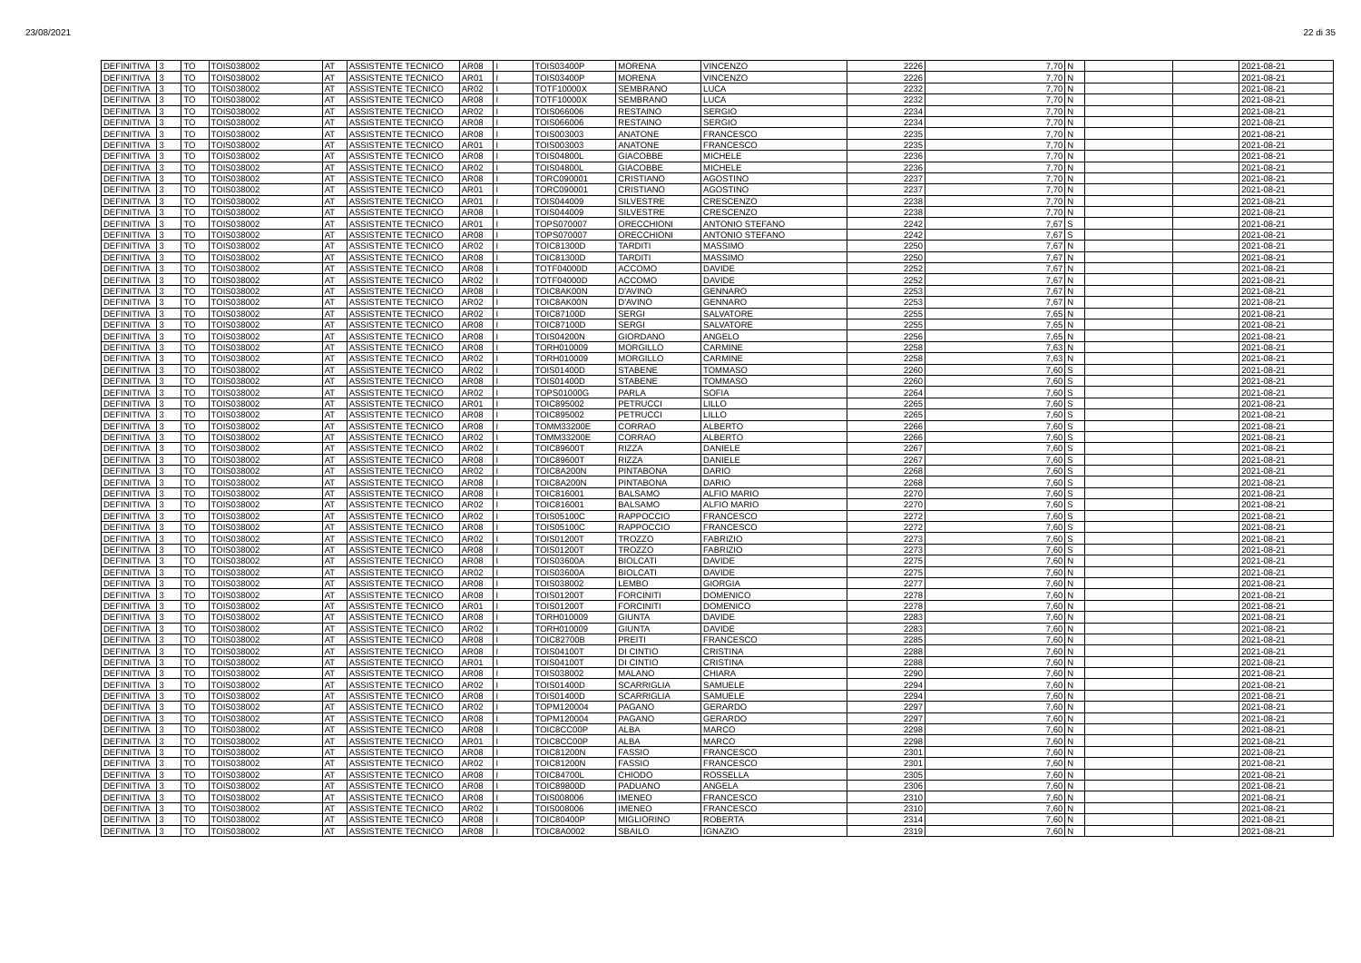23/08/2021 22 di 35
| DEFINITIVA | 3 | TO | TOIS038002 | AT | ASSISTENTE TECNICO | AR08 | I | TOIS03400P | MORENA | VINCENZO | 2226 | 7,70 | N | | | 2021-08-21 |
| DEFINITIVA | 3 | TO | TOIS038002 | AT | ASSISTENTE TECNICO | AR01 | I | TOIS03400P | MORENA | VINCENZO | 2226 | 7,70 | N | | | 2021-08-21 |
| DEFINITIVA | 3 | TO | TOIS038002 | AT | ASSISTENTE TECNICO | AR02 | I | TOTF10000X | SEMBRANO | LUCA | 2232 | 7,70 | N | | | 2021-08-21 |
| DEFINITIVA | 3 | TO | TOIS038002 | AT | ASSISTENTE TECNICO | AR08 | I | TOTF10000X | SEMBRANO | LUCA | 2232 | 7,70 | N | | | 2021-08-21 |
| DEFINITIVA | 3 | TO | TOIS038002 | AT | ASSISTENTE TECNICO | AR02 | I | TOIS066006 | RESTAINO | SERGIO | 2234 | 7,70 | N | | | 2021-08-21 |
| DEFINITIVA | 3 | TO | TOIS038002 | AT | ASSISTENTE TECNICO | AR08 | I | TOIS066006 | RESTAINO | SERGIO | 2234 | 7,70 | N | | | 2021-08-21 |
| DEFINITIVA | 3 | TO | TOIS038002 | AT | ASSISTENTE TECNICO | AR08 | I | TOIS003003 | ANATONE | FRANCESCO | 2235 | 7,70 | N | | | 2021-08-21 |
| DEFINITIVA | 3 | TO | TOIS038002 | AT | ASSISTENTE TECNICO | AR01 | I | TOIS003003 | ANATONE | FRANCESCO | 2235 | 7,70 | N | | | 2021-08-21 |
| DEFINITIVA | 3 | TO | TOIS038002 | AT | ASSISTENTE TECNICO | AR08 | I | TOIS04800L | GIACOBBE | MICHELE | 2236 | 7,70 | N | | | 2021-08-21 |
| DEFINITIVA | 3 | TO | TOIS038002 | AT | ASSISTENTE TECNICO | AR02 | I | TOIS04800L | GIACOBBE | MICHELE | 2236 | 7,70 | N | | | 2021-08-21 |
| DEFINITIVA | 3 | TO | TOIS038002 | AT | ASSISTENTE TECNICO | AR08 | I | TORC090001 | CRISTIANO | AGOSTINO | 2237 | 7,70 | N | | | 2021-08-21 |
| DEFINITIVA | 3 | TO | TOIS038002 | AT | ASSISTENTE TECNICO | AR01 | I | TORC090001 | CRISTIANO | AGOSTINO | 2237 | 7,70 | N | | | 2021-08-21 |
| DEFINITIVA | 3 | TO | TOIS038002 | AT | ASSISTENTE TECNICO | AR01 | I | TOIS044009 | SILVESTRE | CRESCENZO | 2238 | 7,70 | N | | | 2021-08-21 |
| DEFINITIVA | 3 | TO | TOIS038002 | AT | ASSISTENTE TECNICO | AR08 | I | TOIS044009 | SILVESTRE | CRESCENZO | 2238 | 7,70 | N | | | 2021-08-21 |
| DEFINITIVA | 3 | TO | TOIS038002 | AT | ASSISTENTE TECNICO | AR01 | I | TOPS070007 | ORECCHIONI | ANTONIO STEFANO | 2242 | 7,67 | S | | | 2021-08-21 |
| DEFINITIVA | 3 | TO | TOIS038002 | AT | ASSISTENTE TECNICO | AR08 | I | TOPS070007 | ORECCHIONI | ANTONIO STEFANO | 2242 | 7,67 | S | | | 2021-08-21 |
| DEFINITIVA | 3 | TO | TOIS038002 | AT | ASSISTENTE TECNICO | AR02 | I | TOIC81300D | TARDITI | MASSIMO | 2250 | 7,67 | N | | | 2021-08-21 |
| DEFINITIVA | 3 | TO | TOIS038002 | AT | ASSISTENTE TECNICO | AR08 | I | TOIC81300D | TARDITI | MASSIMO | 2250 | 7,67 | N | | | 2021-08-21 |
| DEFINITIVA | 3 | TO | TOIS038002 | AT | ASSISTENTE TECNICO | AR08 | I | TOTF04000D | ACCOMO | DAVIDE | 2252 | 7,67 | N | | | 2021-08-21 |
| DEFINITIVA | 3 | TO | TOIS038002 | AT | ASSISTENTE TECNICO | AR02 | I | TOTF04000D | ACCOMO | DAVIDE | 2252 | 7,67 | N | | | 2021-08-21 |
| DEFINITIVA | 3 | TO | TOIS038002 | AT | ASSISTENTE TECNICO | AR08 | I | TOIC8AK00N | D'AVINO | GENNARO | 2253 | 7,67 | N | | | 2021-08-21 |
| DEFINITIVA | 3 | TO | TOIS038002 | AT | ASSISTENTE TECNICO | AR02 | I | TOIC8AK00N | D'AVINO | GENNARO | 2253 | 7,67 | N | | | 2021-08-21 |
| DEFINITIVA | 3 | TO | TOIS038002 | AT | ASSISTENTE TECNICO | AR02 | I | TOIC87100D | SERGI | SALVATORE | 2255 | 7,65 | N | | | 2021-08-21 |
| DEFINITIVA | 3 | TO | TOIS038002 | AT | ASSISTENTE TECNICO | AR08 | I | TOIC87100D | SERGI | SALVATORE | 2255 | 7,65 | N | | | 2021-08-21 |
| DEFINITIVA | 3 | TO | TOIS038002 | AT | ASSISTENTE TECNICO | AR08 | I | TOIS04200N | GIORDANO | ANGELO | 2256 | 7,65 | N | | | 2021-08-21 |
| DEFINITIVA | 3 | TO | TOIS038002 | AT | ASSISTENTE TECNICO | AR08 | I | TORH010009 | MORGILLO | CARMINE | 2258 | 7,63 | N | | | 2021-08-21 |
| DEFINITIVA | 3 | TO | TOIS038002 | AT | ASSISTENTE TECNICO | AR02 | I | TORH010009 | MORGILLO | CARMINE | 2258 | 7,63 | N | | | 2021-08-21 |
| DEFINITIVA | 3 | TO | TOIS038002 | AT | ASSISTENTE TECNICO | AR02 | I | TOIS01400D | STABENE | TOMMASO | 2260 | 7,60 | S | | | 2021-08-21 |
| DEFINITIVA | 3 | TO | TOIS038002 | AT | ASSISTENTE TECNICO | AR08 | I | TOIS01400D | STABENE | TOMMASO | 2260 | 7,60 | S | | | 2021-08-21 |
| DEFINITIVA | 3 | TO | TOIS038002 | AT | ASSISTENTE TECNICO | AR02 | I | TOPS01000G | PARLA | SOFIA | 2264 | 7,60 | S | | | 2021-08-21 |
| DEFINITIVA | 3 | TO | TOIS038002 | AT | ASSISTENTE TECNICO | AR01 | I | TOIC895002 | PETRUCCI | LILLO | 2265 | 7,60 | S | | | 2021-08-21 |
| DEFINITIVA | 3 | TO | TOIS038002 | AT | ASSISTENTE TECNICO | AR08 | I | TOIC895002 | PETRUCCI | LILLO | 2265 | 7,60 | S | | | 2021-08-21 |
| DEFINITIVA | 3 | TO | TOIS038002 | AT | ASSISTENTE TECNICO | AR08 | I | TOMM33200E | CORRAO | ALBERTO | 2266 | 7,60 | S | | | 2021-08-21 |
| DEFINITIVA | 3 | TO | TOIS038002 | AT | ASSISTENTE TECNICO | AR02 | I | TOMM33200E | CORRAO | ALBERTO | 2266 | 7,60 | S | | | 2021-08-21 |
| DEFINITIVA | 3 | TO | TOIS038002 | AT | ASSISTENTE TECNICO | AR02 | I | TOIC89600T | RIZZA | DANIELE | 2267 | 7,60 | S | | | 2021-08-21 |
| DEFINITIVA | 3 | TO | TOIS038002 | AT | ASSISTENTE TECNICO | AR08 | I | TOIC89600T | RIZZA | DANIELE | 2267 | 7,60 | S | | | 2021-08-21 |
| DEFINITIVA | 3 | TO | TOIS038002 | AT | ASSISTENTE TECNICO | AR02 | I | TOIC8A200N | PINTABONA | DARIO | 2268 | 7,60 | S | | | 2021-08-21 |
| DEFINITIVA | 3 | TO | TOIS038002 | AT | ASSISTENTE TECNICO | AR08 | I | TOIC8A200N | PINTABONA | DARIO | 2268 | 7,60 | S | | | 2021-08-21 |
| DEFINITIVA | 3 | TO | TOIS038002 | AT | ASSISTENTE TECNICO | AR08 | I | TOIC816001 | BALSAMO | ALFIO MARIO | 2270 | 7,60 | S | | | 2021-08-21 |
| DEFINITIVA | 3 | TO | TOIS038002 | AT | ASSISTENTE TECNICO | AR02 | I | TOIC816001 | BALSAMO | ALFIO MARIO | 2270 | 7,60 | S | | | 2021-08-21 |
| DEFINITIVA | 3 | TO | TOIS038002 | AT | ASSISTENTE TECNICO | AR02 | I | TOIS05100C | RAPPOCCIO | FRANCESCO | 2272 | 7,60 | S | | | 2021-08-21 |
| DEFINITIVA | 3 | TO | TOIS038002 | AT | ASSISTENTE TECNICO | AR08 | I | TOIS05100C | RAPPOCCIO | FRANCESCO | 2272 | 7,60 | S | | | 2021-08-21 |
| DEFINITIVA | 3 | TO | TOIS038002 | AT | ASSISTENTE TECNICO | AR02 | I | TOIS01200T | TROZZO | FABRIZIO | 2273 | 7,60 | S | | | 2021-08-21 |
| DEFINITIVA | 3 | TO | TOIS038002 | AT | ASSISTENTE TECNICO | AR08 | I | TOIS01200T | TROZZO | FABRIZIO | 2273 | 7,60 | S | | | 2021-08-21 |
| DEFINITIVA | 3 | TO | TOIS038002 | AT | ASSISTENTE TECNICO | AR08 | I | TOIS03600A | BIOLCATI | DAVIDE | 2275 | 7,60 | N | | | 2021-08-21 |
| DEFINITIVA | 3 | TO | TOIS038002 | AT | ASSISTENTE TECNICO | AR02 | I | TOIS03600A | BIOLCATI | DAVIDE | 2275 | 7,60 | N | | | 2021-08-21 |
| DEFINITIVA | 3 | TO | TOIS038002 | AT | ASSISTENTE TECNICO | AR08 | I | TOIS038002 | LEMBO | GIORGIA | 2277 | 7,60 | N | | | 2021-08-21 |
| DEFINITIVA | 3 | TO | TOIS038002 | AT | ASSISTENTE TECNICO | AR08 | I | TOIS01200T | FORCINITI | DOMENICO | 2278 | 7,60 | N | | | 2021-08-21 |
| DEFINITIVA | 3 | TO | TOIS038002 | AT | ASSISTENTE TECNICO | AR01 | I | TOIS01200T | FORCINITI | DOMENICO | 2278 | 7,60 | N | | | 2021-08-21 |
| DEFINITIVA | 3 | TO | TOIS038002 | AT | ASSISTENTE TECNICO | AR08 | I | TORH010009 | GIUNTA | DAVIDE | 2283 | 7,60 | N | | | 2021-08-21 |
| DEFINITIVA | 3 | TO | TOIS038002 | AT | ASSISTENTE TECNICO | AR02 | I | TORH010009 | GIUNTA | DAVIDE | 2283 | 7,60 | N | | | 2021-08-21 |
| DEFINITIVA | 3 | TO | TOIS038002 | AT | ASSISTENTE TECNICO | AR08 | I | TOIC82700B | PREITI | FRANCESCO | 2285 | 7,60 | N | | | 2021-08-21 |
| DEFINITIVA | 3 | TO | TOIS038002 | AT | ASSISTENTE TECNICO | AR08 | I | TOIS04100T | DI CINTIO | CRISTINA | 2288 | 7,60 | N | | | 2021-08-21 |
| DEFINITIVA | 3 | TO | TOIS038002 | AT | ASSISTENTE TECNICO | AR01 | I | TOIS04100T | DI CINTIO | CRISTINA | 2288 | 7,60 | N | | | 2021-08-21 |
| DEFINITIVA | 3 | TO | TOIS038002 | AT | ASSISTENTE TECNICO | AR08 | I | TOIS038002 | MALANO | CHIARA | 2290 | 7,60 | N | | | 2021-08-21 |
| DEFINITIVA | 3 | TO | TOIS038002 | AT | ASSISTENTE TECNICO | AR02 | I | TOIS01400D | SCARRIGLIA | SAMUELE | 2294 | 7,60 | N | | | 2021-08-21 |
| DEFINITIVA | 3 | TO | TOIS038002 | AT | ASSISTENTE TECNICO | AR08 | I | TOIS01400D | SCARRIGLIA | SAMUELE | 2294 | 7,60 | N | | | 2021-08-21 |
| DEFINITIVA | 3 | TO | TOIS038002 | AT | ASSISTENTE TECNICO | AR02 | I | TOPM120004 | PAGANO | GERARDO | 2297 | 7,60 | N | | | 2021-08-21 |
| DEFINITIVA | 3 | TO | TOIS038002 | AT | ASSISTENTE TECNICO | AR08 | I | TOPM120004 | PAGANO | GERARDO | 2297 | 7,60 | N | | | 2021-08-21 |
| DEFINITIVA | 3 | TO | TOIS038002 | AT | ASSISTENTE TECNICO | AR08 | I | TOIC8CC00P | ALBA | MARCO | 2298 | 7,60 | N | | | 2021-08-21 |
| DEFINITIVA | 3 | TO | TOIS038002 | AT | ASSISTENTE TECNICO | AR01 | I | TOIC8CC00P | ALBA | MARCO | 2298 | 7,60 | N | | | 2021-08-21 |
| DEFINITIVA | 3 | TO | TOIS038002 | AT | ASSISTENTE TECNICO | AR08 | I | TOIC81200N | FASSIO | FRANCESCO | 2301 | 7,60 | N | | | 2021-08-21 |
| DEFINITIVA | 3 | TO | TOIS038002 | AT | ASSISTENTE TECNICO | AR02 | I | TOIC81200N | FASSIO | FRANCESCO | 2301 | 7,60 | N | | | 2021-08-21 |
| DEFINITIVA | 3 | TO | TOIS038002 | AT | ASSISTENTE TECNICO | AR08 | I | TOIC84700L | CHIODO | ROSSELLA | 2305 | 7,60 | N | | | 2021-08-21 |
| DEFINITIVA | 3 | TO | TOIS038002 | AT | ASSISTENTE TECNICO | AR08 | I | TOIC89800D | PADUANO | ANGELA | 2306 | 7,60 | N | | | 2021-08-21 |
| DEFINITIVA | 3 | TO | TOIS038002 | AT | ASSISTENTE TECNICO | AR08 | I | TOIS008006 | IMENEO | FRANCESCO | 2310 | 7,60 | N | | | 2021-08-21 |
| DEFINITIVA | 3 | TO | TOIS038002 | AT | ASSISTENTE TECNICO | AR02 | I | TOIS008006 | IMENEO | FRANCESCO | 2310 | 7,60 | N | | | 2021-08-21 |
| DEFINITIVA | 3 | TO | TOIS038002 | AT | ASSISTENTE TECNICO | AR08 | I | TOIC80400P | MIGLIORINO | ROBERTA | 2314 | 7,60 | N | | | 2021-08-21 |
| DEFINITIVA | 3 | TO | TOIS038002 | AT | ASSISTENTE TECNICO | AR08 | I | TOIC8A0002 | SBAILO | IGNAZIO | 2319 | 7,60 | N | | | 2021-08-21 |